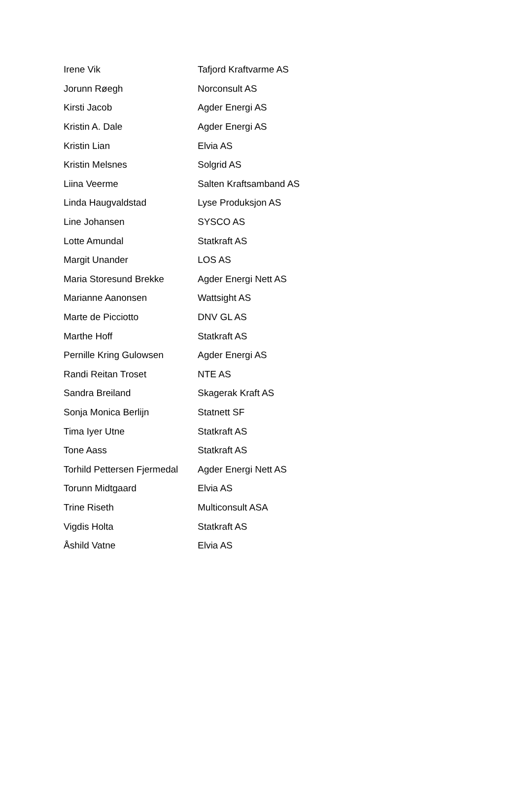| Irene Vik | Tafjord Kraftvarme AS |
| Jorunn Røegh | Norconsult AS |
| Kirsti Jacob | Agder Energi AS |
| Kristin A. Dale | Agder Energi AS |
| Kristin Lian | Elvia AS |
| Kristin Melsnes | Solgrid AS |
| Liina Veerme | Salten Kraftsamband AS |
| Linda Haugvaldstad | Lyse Produksjon AS |
| Line Johansen | SYSCO AS |
| Lotte Amundal | Statkraft AS |
| Margit Unander | LOS AS |
| Maria Storesund Brekke | Agder Energi Nett AS |
| Marianne Aanonsen | Wattsight AS |
| Marte de Picciotto | DNV GL AS |
| Marthe Hoff | Statkraft AS |
| Pernille Kring Gulowsen | Agder Energi AS |
| Randi Reitan Troset | NTE AS |
| Sandra Breiland | Skagerak Kraft AS |
| Sonja Monica Berlijn | Statnett SF |
| Tima Iyer Utne | Statkraft AS |
| Tone Aass | Statkraft AS |
| Torhild Pettersen Fjermedal | Agder Energi Nett AS |
| Torunn Midtgaard | Elvia AS |
| Trine Riseth | Multiconsult ASA |
| Vigdis Holta | Statkraft AS |
| Åshild Vatne | Elvia AS |